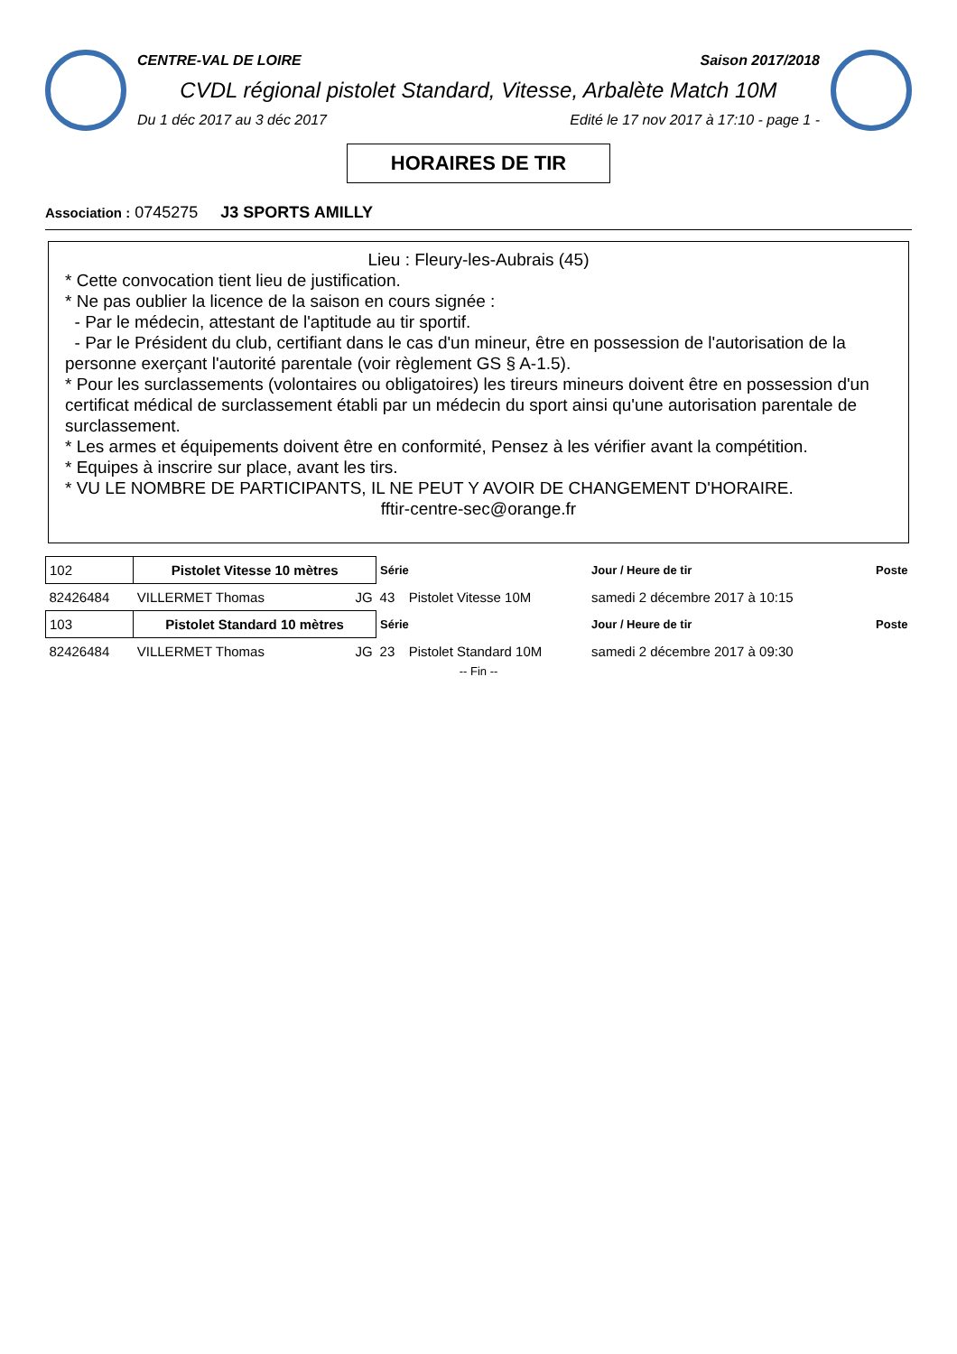CENTRE-VAL DE LOIRE Saison 2017/2018
CVDL régional pistolet Standard, Vitesse, Arbalète Match 10M
Du 1 déc 2017 au 3 déc 2017 Edité le 17 nov 2017 à 17:10 - page 1 -
HORAIRES DE TIR
Association : 0745275 J3 SPORTS AMILLY
Lieu : Fleury-les-Aubrais (45)
* Cette convocation tient lieu de justification.
* Ne pas oublier la licence de la saison en cours signée :
- Par le médecin, attestant de l'aptitude au tir sportif.
- Par le Président du club, certifiant dans le cas d'un mineur, être en possession de l'autorisation de la personne exerçant l'autorité parentale (voir règlement GS § A-1.5).
* Pour les surclassements (volontaires ou obligatoires) les tireurs mineurs doivent être en possession d'un certificat médical de surclassement établi par un médecin du sport ainsi qu'une autorisation parentale de surclassement.
* Les armes et équipements doivent être en conformité, Pensez à les vérifier avant la compétition.
* Equipes à inscrire sur place, avant les tirs.
* VU LE NOMBRE DE PARTICIPANTS, IL NE PEUT Y AVOIR DE CHANGEMENT D'HORAIRE.
fftir-centre-sec@orange.fr
| 102 | Pistolet Vitesse 10 mètres | | Série | | Jour / Heure de tir | Poste |
| 82426484 | VILLERMET Thomas | JG | 43 | Pistolet Vitesse 10M | samedi 2 décembre 2017 à 10:15 | |
| 103 | Pistolet Standard 10 mètres | | Série | | Jour / Heure de tir | Poste |
| 82426484 | VILLERMET Thomas | JG | 23 | Pistolet Standard 10M | samedi 2 décembre 2017 à 09:30 | |
-- Fin --